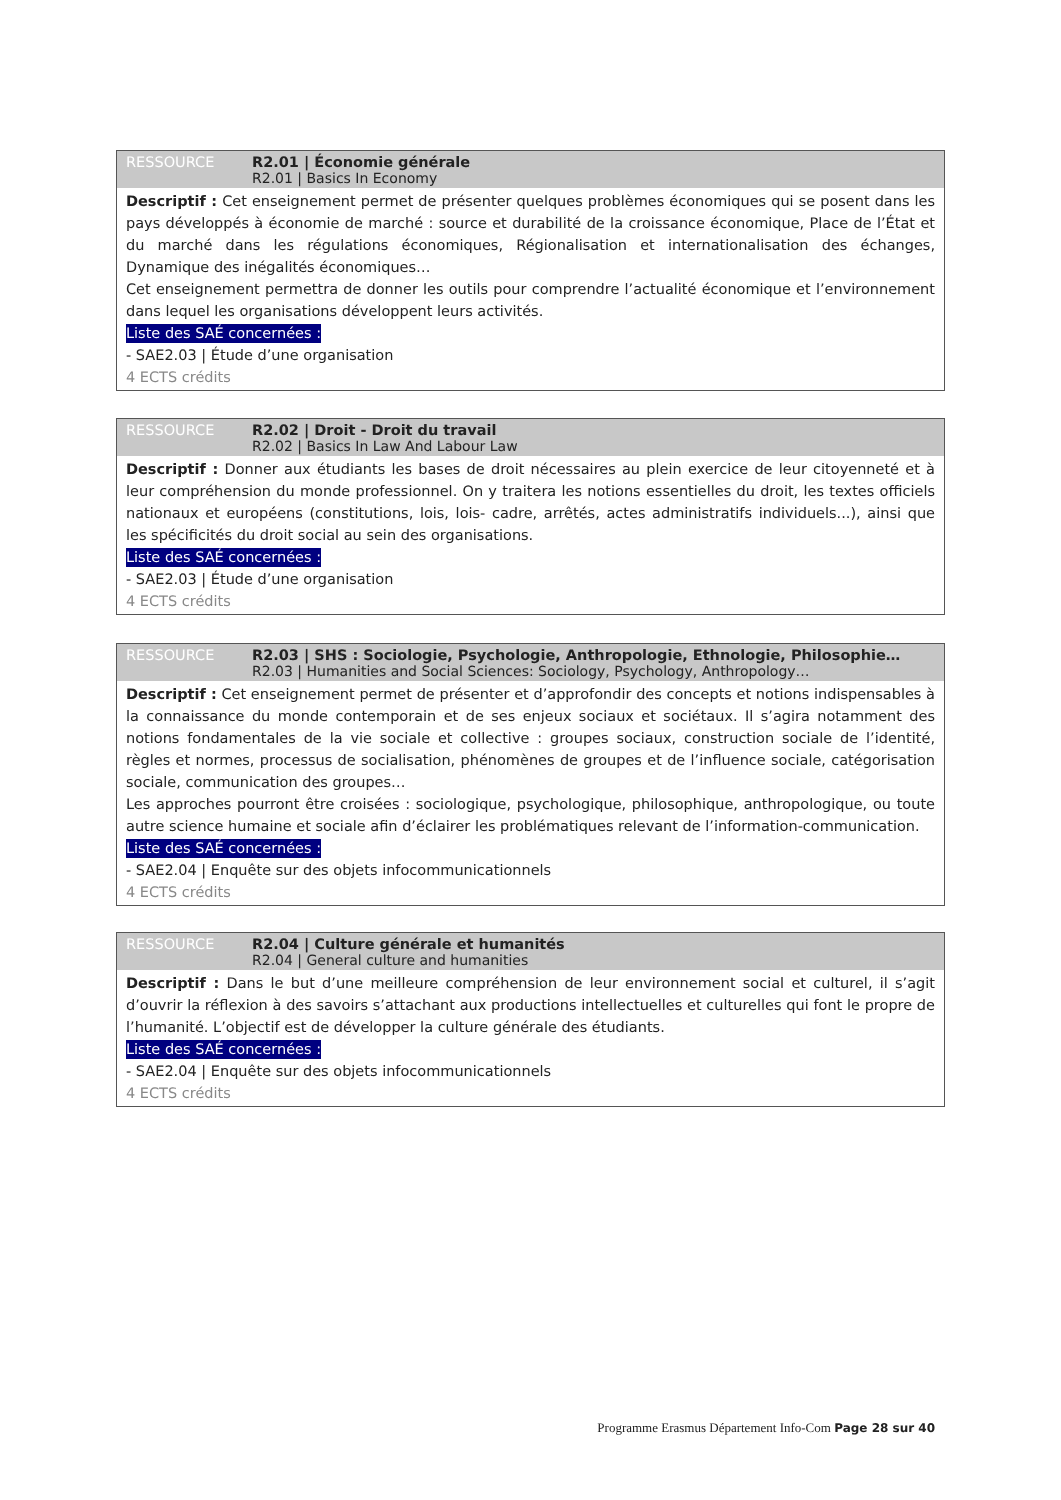RESSOURCE R2.01 | Économie générale
R2.01 | Basics In Economy
Descriptif : Cet enseignement permet de présenter quelques problèmes économiques qui se posent dans les pays développés à économie de marché : source et durabilité de la croissance économique, Place de l’État et du marché dans les régulations économiques, Régionalisation et internationalisation des échanges, Dynamique des inégalités économiques…
Cet enseignement permettra de donner les outils pour comprendre l’actualité économique et l’environnement dans lequel les organisations développent leurs activités.
Liste des SAÉ concernées :
- SAE2.03 | Étude d’une organisation
4 ECTS crédits
RESSOURCE R2.02 | Droit - Droit du travail
R2.02 | Basics In Law And Labour Law
Descriptif : Donner aux étudiants les bases de droit nécessaires au plein exercice de leur citoyenneté et à leur compréhension du monde professionnel. On y traitera les notions essentielles du droit, les textes officiels nationaux et européens (constitutions, lois, lois- cadre, arrêtés, actes administratifs individuels...), ainsi que les spécificités du droit social au sein des organisations.
Liste des SAÉ concernées :
- SAE2.03 | Étude d’une organisation
4 ECTS crédits
RESSOURCE R2.03 | SHS : Sociologie, Psychologie, Anthropologie, Ethnologie, Philosophie…
R2.03 | Humanities and Social Sciences: Sociology, Psychology, Anthropology…
Descriptif : Cet enseignement permet de présenter et d’approfondir des concepts et notions indispensables à la connaissance du monde contemporain et de ses enjeux sociaux et sociétaux. Il s’agira notamment des notions fondamentales de la vie sociale et collective : groupes sociaux, construction sociale de l’identité, règles et normes, processus de socialisation, phénomènes de groupes et de l’influence sociale, catégorisation sociale, communication des groupes…
Les approches pourront être croisées : sociologique, psychologique, philosophique, anthropologique, ou toute autre science humaine et sociale afin d’éclairer les problématiques relevant de l’information-communication.
Liste des SAÉ concernées :
- SAE2.04 | Enquête sur des objets infocommunicationnels
4 ECTS crédits
RESSOURCE R2.04 | Culture générale et humanités
R2.04 | General culture and humanities
Descriptif : Dans le but d’une meilleure compréhension de leur environnement social et culturel, il s’agit d’ouvrir la réflexion à des savoirs s’attachant aux productions intellectuelles et culturelles qui font le propre de l’humanité. L’objectif est de développer la culture générale des étudiants.
Liste des SAÉ concernées :
- SAE2.04 | Enquête sur des objets infocommunicationnels
4 ECTS crédits
Programme Erasmus Département Info-Com Page 28 sur 40